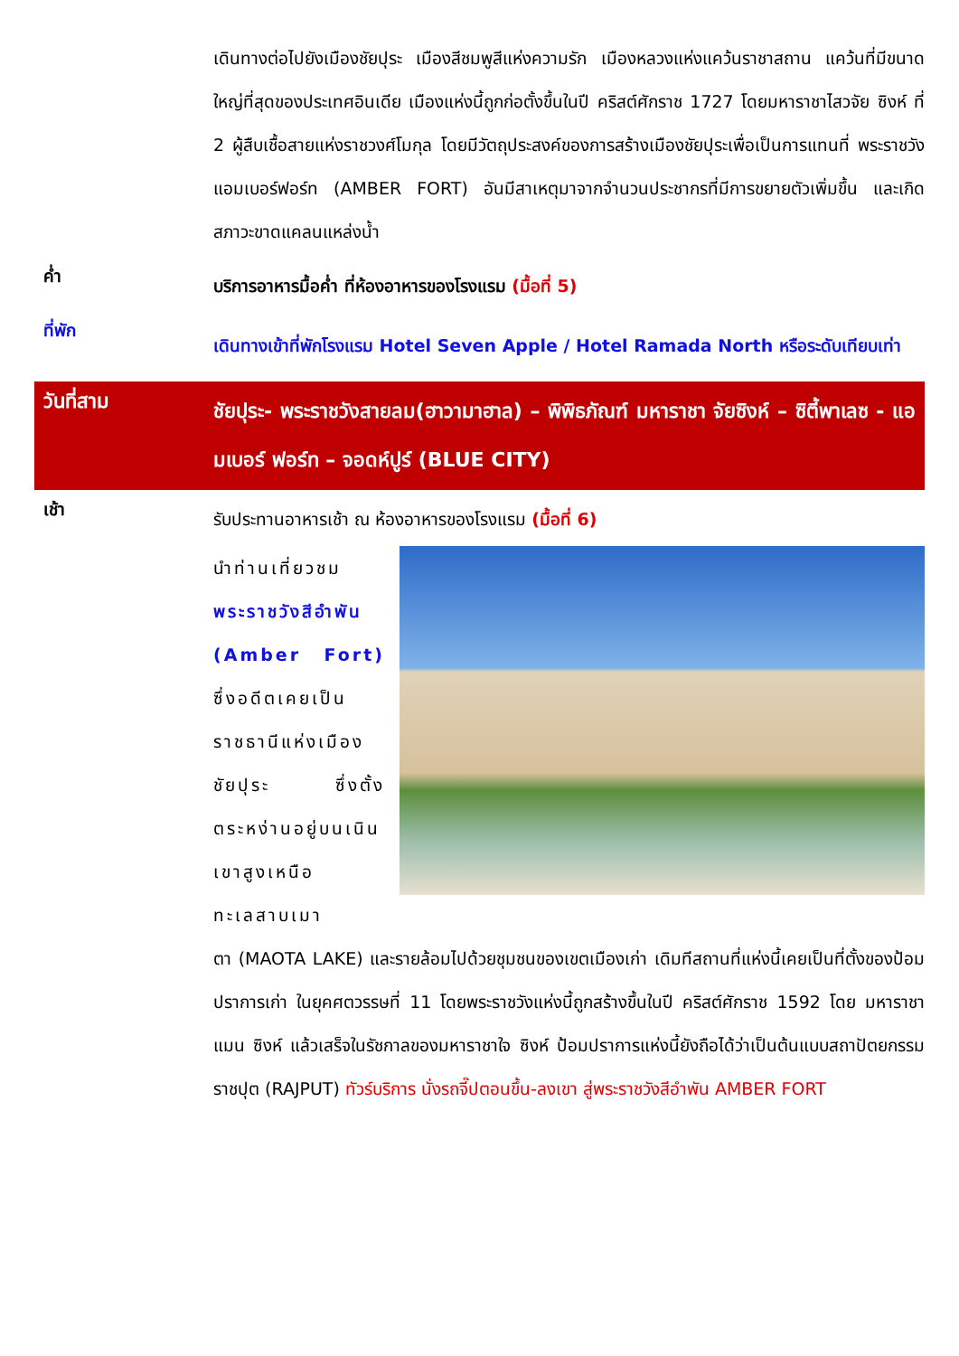เดินทางต่อไปยังเมืองชัยปุระ เมืองสีชมพูสีแห่งความรัก เมืองหลวงแห่งแคว้นราชาสถาน แคว้นที่มีขนาดใหญ่ที่สุดของประเทศอินเดีย เมืองแห่งนี้ถูกก่อตั้งขึ้นในปี คริสต์ศักราช 1727 โดยมหาราชาไสวจัย ซิงห์ ที่ 2 ผู้สืบเชื้อสายแห่งราชวงศ์โมกุล โดยมีวัตถุประสงค์ของการสร้างเมืองชัยปุระเพื่อเป็นการแทนที่ พระราชวังแอมเบอร์ฟอร์ท (AMBER FORT) อันมีสาเหตุมาจากจำนวนประชากรที่มีการขยายตัวเพิ่มขึ้น และเกิดสภาวะขาดแคลนแหล่งน้ำ
ค่ำ
บริการอาหารมื้อค่ำ ที่ห้องอาหารของโรงแรม (มื้อที่ 5)
ที่พัก
เดินทางเข้าที่พักโรงแรม Hotel Seven Apple / Hotel Ramada North หรือระดับเทียบเท่า
วันที่สาม
ชัยปุระ- พระราชวังสายลม(ฮาวามาฮาล) – พิพิธภัณฑ์ มหาราชา จัยซิงห์ – ซิตี้พาเลซ - แอมเบอร์ ฟอร์ท – จอดห์ปูร์ (BLUE CITY)
เช้า
รับประทานอาหารเช้า ณ ห้องอาหารของโรงแรม (มื้อที่ 6)
นำท่านเที่ยวชม พระราชวังสีอำพัน (Amber Fort) ซึ่งอดีตเคยเป็นราชธานีแห่งเมืองชัยปุระ ซึ่งตั้งตระหง่านอยู่บนเนินเขาสูงเหนือทะเลสาบเมา
ตา (MAOTA LAKE) และรายล้อมไปด้วยชุมชนของเขตเมืองเก่า เดิมทีสถานที่แห่งนี้เคยเป็นที่ตั้งของป้อมปราการเก่า ในยุคศตวรรษที่ 11 โดยพระราชวังแห่งนี้ถูกสร้างขึ้นในปี คริสต์ศักราช 1592 โดย มหาราชาแมน ซิงห์ แล้วเสร็จในรัชกาลของมหาราชาใจ ซิงห์ ป้อมปราการแห่งนี้ยังถือได้ว่าเป็นต้นแบบสถาปัตยกรรมราชปุต (RAJPUT) ทัวร์บริการ นั่งรถจี๊ปตอนขึ้น-ลงเขา สู่พระราชวังสีอำพัน AMBER FORT